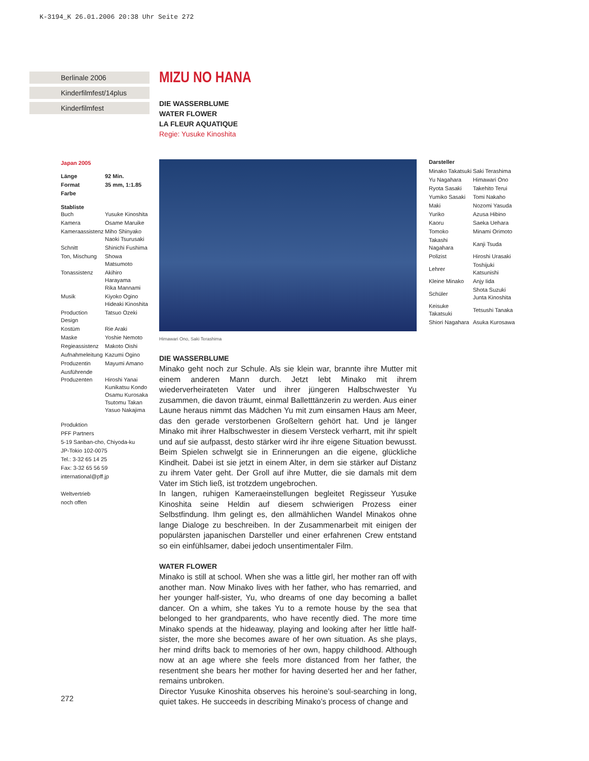K-3194_K 26.01.2006 20:38 Uhr Seite 272
Berlinale 2006
Kinderfilmfest/14plus
Kinderfilmfest
Japan 2005
| Länge | 92 Min. |
| Format | 35 mm, 1:1.85 |
| Farbe | |
Stabliste
| Buch | Yusuke Kinoshita |
| Kamera | Osame Maruike |
| Kameraassistenz | Miho Shinyako Naoki Tsurusaki |
| Schnitt | Shinichi Fushima |
| Ton, Mischung | Showa Matsumoto |
| Tonassistenz | Akihiro Harayama Rika Mannami |
| Musik | Kiyoko Ogino Hideaki Kinoshita |
| Production Design | Tatsuo Ozeki |
| Kostüm | Rie Araki |
| Maske | Yoshie Nemoto |
| Regieassistenz | Makoto Oishi |
| Aufnahmeleitung | Kazumi Ogino |
| Produzentin | Mayumi Amano |
| Ausführende Produzenten | Hiroshi Yanai Kunikatsu Kondo Osamu Kurosaka Tsutomu Takan Yasuo Nakajima |
Produktion
PFF Partners
5-19 Sanban-cho, Chiyoda-ku
JP-Tokio 102-0075
Tel.: 3-32 65 14 25
Fax: 3-32 65 56 59
international@pff.jp
Weltvertrieb
noch offen
MIZU NO HANA
DIE WASSERBLUME
WATER FLOWER
LA FLEUR AQUATIQUE
Regie: Yusuke Kinoshita
Himawari Ono, Saki Terashima
DIE WASSERBLUME
Minako geht noch zur Schule. Als sie klein war, brannte ihre Mutter mit einem anderen Mann durch. Jetzt lebt Minako mit ihrem wiederverheirateten Vater und ihrer jüngeren Halbschwester Yu zusammen, die davon träumt, einmal Balletttänzerin zu werden. Aus einer Laune heraus nimmt das Mädchen Yu mit zum einsamen Haus am Meer, das den gerade verstorbenen Großeltern gehört hat. Und je länger Minako mit ihrer Halbschwester in diesem Versteck verharrt, mit ihr spielt und auf sie aufpasst, desto stärker wird ihr ihre eigene Situation bewusst. Beim Spielen schwelgt sie in Erinnerungen an die eigene, glückliche Kindheit. Dabei ist sie jetzt in einem Alter, in dem sie stärker auf Distanz zu ihrem Vater geht. Der Groll auf ihre Mutter, die sie damals mit dem Vater im Stich ließ, ist trotzdem ungebrochen.
In langen, ruhigen Kameraeinstellungen begleitet Regisseur Yusuke Kinoshita seine Heldin auf diesem schwierigen Prozess einer Selbstfindung. Ihm gelingt es, den allmählichen Wandel Minakos ohne lange Dialoge zu beschreiben. In der Zusammenarbeit mit einigen der populärsten japanischen Darsteller und einer erfahrenen Crew entstand so ein einfühlsamer, dabei jedoch unsentimentaler Film.
WATER FLOWER
Minako is still at school. When she was a little girl, her mother ran off with another man. Now Minako lives with her father, who has remarried, and her younger half-sister, Yu, who dreams of one day becoming a ballet dancer. On a whim, she takes Yu to a remote house by the sea that belonged to her grandparents, who have recently died. The more time Minako spends at the hideaway, playing and looking after her little half-sister, the more she becomes aware of her own situation. As she plays, her mind drifts back to memories of her own, happy childhood. Although now at an age where she feels more distanced from her father, the resentment she bears her mother for having deserted her and her father, remains unbroken.
Director Yusuke Kinoshita observes his heroine’s soul-searching in long, quiet takes. He succeeds in describing Minako’s process of change and
Darsteller
| Minako Takatsuki | Saki Terashima |
| Yu Nagahara | Himawari Ono |
| Ryota Sasaki | Takehito Terui |
| Yumiko Sasaki | Tomi Nakaho |
| Maki | Nozomi Yasuda |
| Yuriko | Azusa Hibino |
| Kaoru | Saeka Uehara |
| Tomoko | Minami Orimoto |
| Takashi Nagahara | Kanji Tsuda |
| Polizist | Hiroshi Urasaki |
| Lehrer | Toshijuki Katsunishi |
| Kleine Minako | Anjy Iida |
| Schüler | Shota Suzuki Junta Kinoshita |
| Keisuke Takatsuki | Tetsushi Tanaka |
| Shiori Nagahara | Asuka Kurosawa |
272